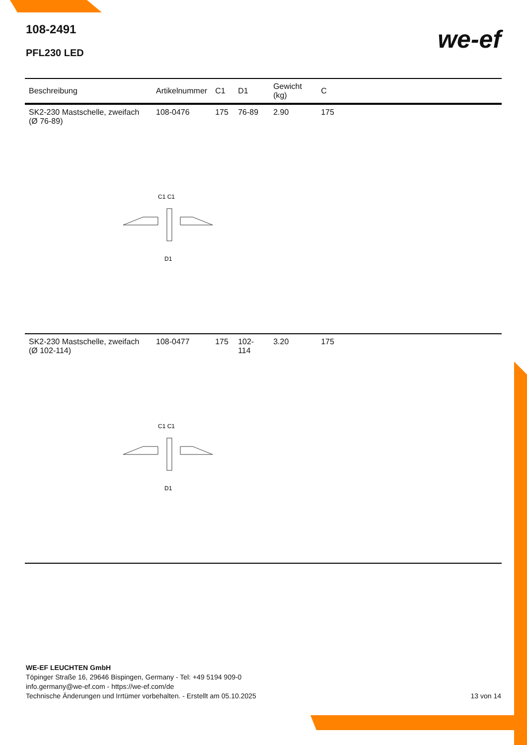108-2491
PFL230 LED
we-ef
| Beschreibung | Artikelnummer | C1 | D1 | Gewicht (kg) | C |
| --- | --- | --- | --- | --- | --- |
| SK2-230 Mastschelle, zweifach (Ø 76-89) | 108-0476 | 175 | 76-89 | 2.90 | 175 |
| C1 C1 D1 | | | | | |
| SK2-230 Mastschelle, zweifach (Ø 102-114) | 108-0477 | 175 | 102-114 | 3.20 | 175 |
| C1 C1 D1 | | | | | |
WE-EF LEUCHTEN GmbH
Töpinger Straße 16, 29646 Bispingen, Germany - Tel: +49 5194 909-0
info.germany@we-ef.com - https://we-ef.com/de
Technische Änderungen und Irrtümer vorbehalten. - Erstellt am 05.10.2025
13 von 14